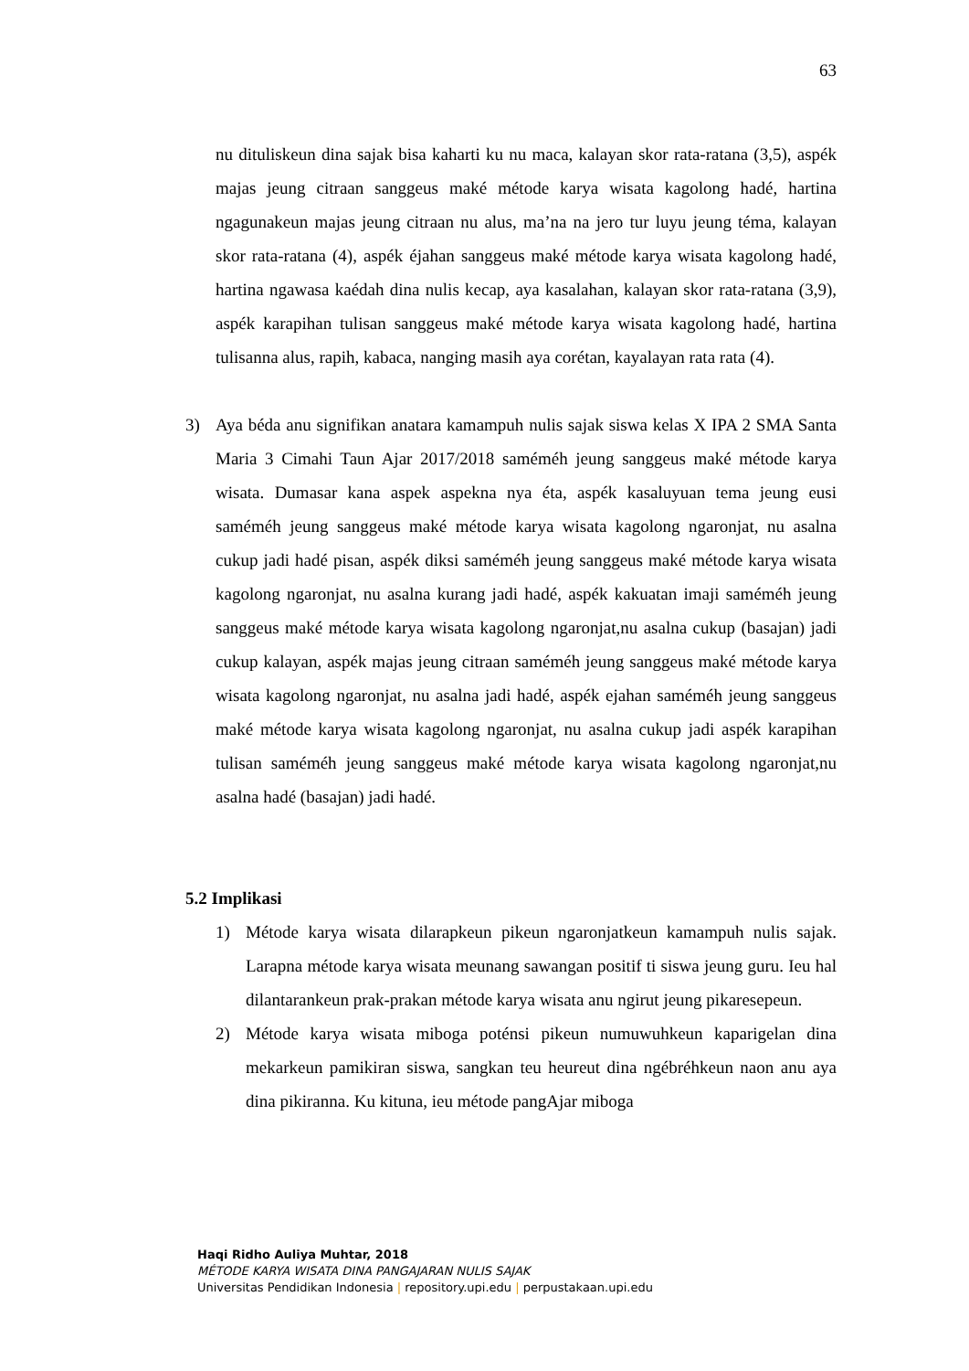63
nu dituliskeun dina sajak bisa kaharti ku nu maca, kalayan skor rata-ratana (3,5), aspék majas jeung citraan sanggeus maké métode karya wisata kagolong hadé, hartina ngagunakeun majas jeung citraan nu alus, ma’na na jero tur luyu jeung téma, kalayan skor rata-ratana (4), aspék éjahan sanggeus maké métode karya wisata kagolong hadé, hartina ngawasa kaédah dina nulis kecap, aya kasalahan, kalayan skor rata-ratana (3,9), aspék karapihan tulisan sanggeus maké métode karya wisata kagolong hadé, hartina tulisanna alus, rapih, kabaca, nanging masih aya corétan, kayalayan rata rata (4).
3) Aya béda anu signifikan anatara kamampuh nulis sajak siswa kelas X IPA 2 SMA Santa Maria 3 Cimahi Taun Ajar 2017/2018 saméméh jeung sanggeus maké métode karya wisata. Dumasar kana aspek aspekna nya éta, aspék kasaluyuan tema jeung eusi saméméh jeung sanggeus maké métode karya wisata kagolong ngaronjat, nu asalna cukup jadi hadé pisan, aspék diksi saméméh jeung sanggeus maké métode karya wisata kagolong ngaronjat, nu asalna kurang jadi hadé, aspék kakuatan imaji saméméh jeung sanggeus maké métode karya wisata kagolong ngaronjat,nu asalna cukup (basajan) jadi cukup kalayan, aspék majas jeung citraan saméméh jeung sanggeus maké métode karya wisata kagolong ngaronjat, nu asalna jadi hadé, aspék ejahan saméméh jeung sanggeus maké métode karya wisata kagolong ngaronjat, nu asalna cukup jadi aspék karapihan tulisan saméméh jeung sanggeus maké métode karya wisata kagolong ngaronjat,nu asalna hadé (basajan) jadi hadé.
5.2 Implikasi
1) Métode karya wisata dilarapkeun pikeun ngaronjatkeun kamampuh nulis sajak. Larapna métode karya wisata meunang sawangan positif ti siswa jeung guru. Ieu hal dilantarankeun prak-prakan métode karya wisata anu ngirut jeung pikaresepeun.
2) Métode karya wisata miboga poténsi pikeun numuwuhkeun kaparigelan dina mekarkeun pamikiran siswa, sangkan teu heureut dina ngébréhkeun naon anu aya dina pikiranna. Ku kituna, ieu métode pangAjar miboga
Haqi Ridho Auliya Muhtar, 2018
MÉTODE KARYA WISATA DINA PANGAJARAN NULIS SAJAK
Universitas Pendidikan Indonesia | repository.upi.edu | perpustakaan.upi.edu